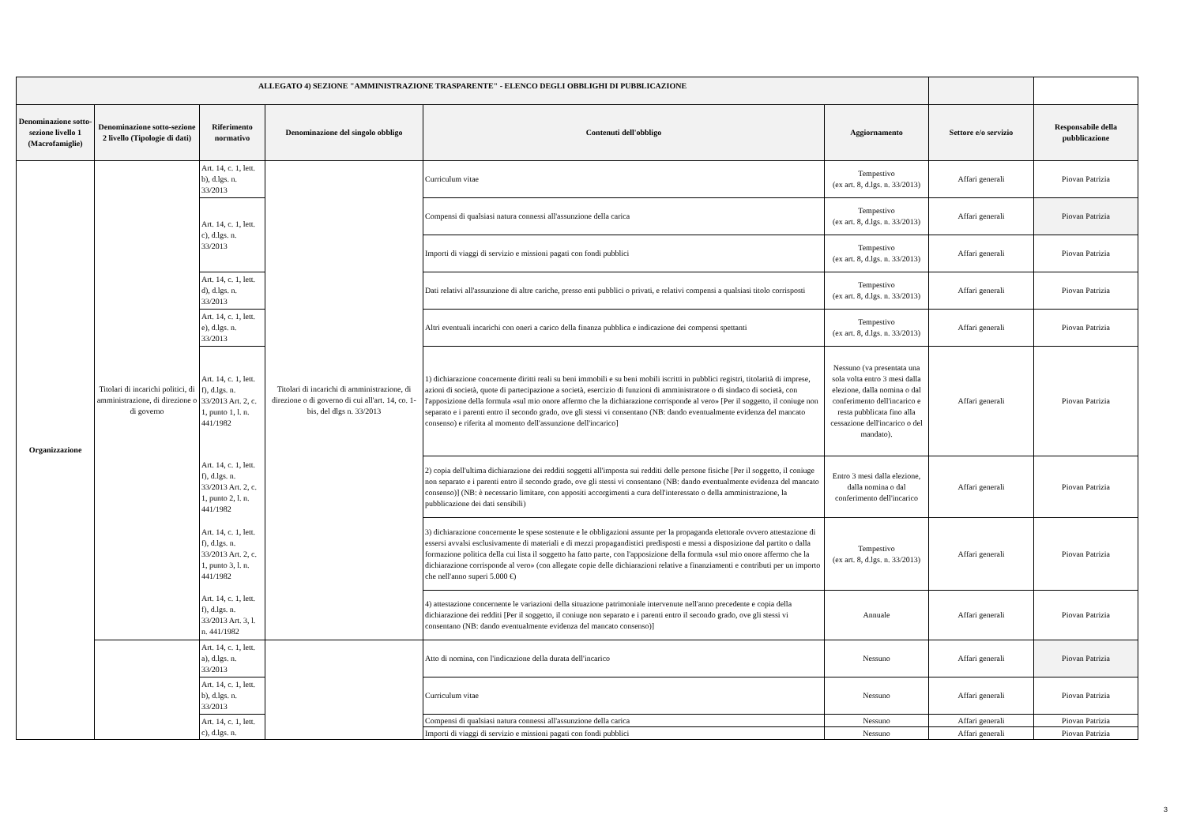| ALLEGATO 4) SEZIONE "AMMINISTRAZIONE TRASPARENTE" - ELENCO DEGLI OBBLIGHI DI PUBBLICAZIONE | | | | | | | |
| --- | --- | --- | --- | --- | --- | --- | --- |
| Denominazione sotto-sezione livello 1 (Macrofamiglie) | Denominazione sotto-sezione 2 livello (Tipologie di dati) | Riferimento normativo | Denominazione del singolo obbligo | Contenuti dell'obbligo | Aggiornamento | Settore e/o servizio | Responsabile della pubblicazione |
| Organizzazione | Titolari di incarichi politici, di amministrazione, di direzione o di governo | Art. 14, c. 1, lett. b), d.lgs. n. 33/2013 | Titolari di incarichi di amministrazione, di direzione o di governo di cui all'art. 14, co. 1-bis, del dlgs n. 33/2013 | Curriculum vitae | Tempestivo (ex art. 8, d.lgs. n. 33/2013) | Affari generali | Piovan Patrizia |
| | | Art. 14, c. 1, lett. c), d.lgs. n. 33/2013 | | Compensi di qualsiasi natura connessi all'assunzione della carica | Tempestivo (ex art. 8, d.lgs. n. 33/2013) | Affari generali | Piovan Patrizia |
| | | | | Importi di viaggi di servizio e missioni pagati con fondi pubblici | Tempestivo (ex art. 8, d.lgs. n. 33/2013) | Affari generali | Piovan Patrizia |
| | | Art. 14, c. 1, lett. d), d.lgs. n. 33/2013 | | Dati relativi all'assunzione di altre cariche, presso enti pubblici o privati, e relativi compensi a qualsiasi titolo corrisposti | Tempestivo (ex art. 8, d.lgs. n. 33/2013) | Affari generali | Piovan Patrizia |
| | | Art. 14, c. 1, lett. e), d.lgs. n. 33/2013 | | Altri eventuali incarichi con oneri a carico della finanza pubblica e indicazione dei compensi spettanti | Tempestivo (ex art. 8, d.lgs. n. 33/2013) | Affari generali | Piovan Patrizia |
| | | Art. 14, c. 1, lett. f), d.lgs. n. 33/2013 Art. 2, c. 1, punto 1, l. n. 441/1982 | | 1) dichiarazione concernente diritti reali su beni immobili e su beni mobili iscritti in pubblici registri, titolarità di imprese, azioni di società, quote di partecipazione a società, esercizio di funzioni di amministratore o di sindaco di società, con l'apposizione della formula «sul mio onore affermo che la dichiarazione corrisponde al vero» [Per il soggetto, il coniuge non separato e i parenti entro il secondo grado, ove gli stessi vi consentano (NB: dando eventualmente evidenza del mancato consenso) e riferita al momento dell'assunzione dell'incarico] | Nessuno (va presentata una sola volta entro 3 mesi dalla elezione, dalla nomina o dal conferimento dell'incarico e resta pubblicata fino alla cessazione dell'incarico o del mandato). | Affari generali | Piovan Patrizia |
| | | Art. 14, c. 1, lett. f), d.lgs. n. 33/2013 Art. 2, c. 1, punto 2, l. n. 441/1982 | | 2) copia dell'ultima dichiarazione dei redditi soggetti all'imposta sui redditi delle persone fisiche [Per il soggetto, il coniuge non separato e i parenti entro il secondo grado, ove gli stessi vi consentano (NB: dando eventualmente evidenza del mancato consenso)] (NB: è necessario limitare, con appositi accorgimenti a cura dell'interessato o della amministrazione, la pubblicazione dei dati sensibili) | Entro 3 mesi dalla elezione, dalla nomina o dal conferimento dell'incarico | Affari generali | Piovan Patrizia |
| | | Art. 14, c. 1, lett. f), d.lgs. n. 33/2013 Art. 2, c. 1, punto 3, l. n. 441/1982 | | 3) dichiarazione concernente le spese sostenute e le obbligazioni assunte per la propaganda elettorale ovvero attestazione di essersi avvalsi esclusivamente di materiali e di mezzi propagandistici predisposti e messi a disposizione dal partito o dalla formazione politica della cui lista il soggetto ha fatto parte, con l'apposizione della formula «sul mio onore affermo che la dichiarazione corrisponde al vero» (con allegate copie delle dichiarazioni relative a finanziamenti e contributi per un importo che nell'anno superi 5.000 €) | Tempestivo (ex art. 8, d.lgs. n. 33/2013) | Affari generali | Piovan Patrizia |
| | | Art. 14, c. 1, lett. f), d.lgs. n. 33/2013 Art. 3, l. n. 441/1982 | | 4) attestazione concernente le variazioni della situazione patrimoniale intervenute nell'anno precedente e copia della dichiarazione dei redditi [Per il soggetto, il coniuge non separato e i parenti entro il secondo grado, ove gli stessi vi consentano (NB: dando eventualmente evidenza del mancato consenso)] | Annuale | Affari generali | Piovan Patrizia |
| | | Art. 14, c. 1, lett. a), d.lgs. n. 33/2013 | | Atto di nomina, con l'indicazione della durata dell'incarico | Nessuno | Affari generali | Piovan Patrizia |
| | | Art. 14, c. 1, lett. b), d.lgs. n. 33/2013 | | Curriculum vitae | Nessuno | Affari generali | Piovan Patrizia |
| | | Art. 14, c. 1, lett. c), d.lgs. n. | | Compensi di qualsiasi natura connessi all'assunzione della carica | Nessuno | Affari generali | Piovan Patrizia |
| | | | | Importi di viaggi di servizio e missioni pagati con fondi pubblici | Nessuno | Affari generali | Piovan Patrizia |
3